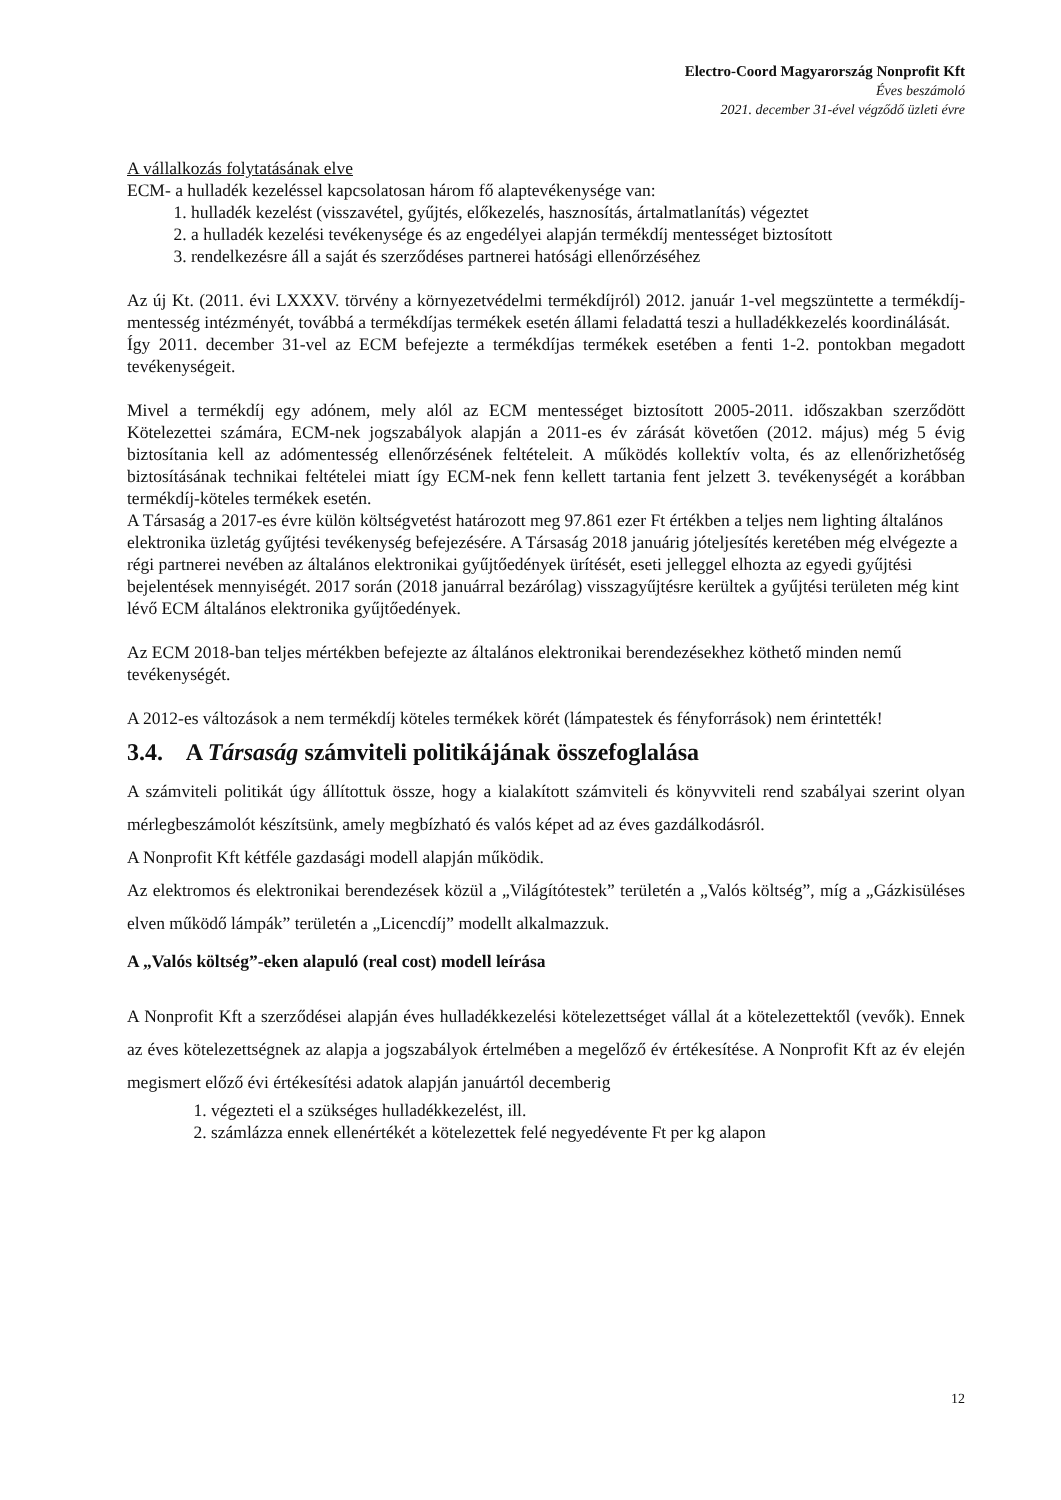Electro-Coord Magyarország Nonprofit Kft
Éves beszámoló
2021. december 31-ével végződő üzleti évre
A vállalkozás folytatásának elve
ECM- a hulladék kezeléssel kapcsolatosan három fő alaptevékenysége van:
1. hulladék kezelést (visszavétel, gyűjtés, előkezelés, hasznosítás, ártalmatlanítás) végeztet
2. a hulladék kezelési tevékenysége és az engedélyei alapján termékdíj mentességet biztosított
3. rendelkezésre áll a saját és szerződéses partnerei hatósági ellenőrzéséhez
Az új Kt. (2011. évi LXXXV. törvény a környezetvédelmi termékdíjról) 2012. január 1-vel megszüntette a termékdíj-mentesség intézményét, továbbá a termékdíjas termékek esetén állami feladattá teszi a hulladékkezelés koordinálását.
Így 2011. december 31-vel az ECM befejezte a termékdíjas termékek esetében a fenti 1-2. pontokban megadott tevékenységeit.
Mivel a termékdíj egy adónem, mely alól az ECM mentességet biztosított 2005-2011. időszakban szerződött Kötelezettei számára, ECM-nek jogszabályok alapján a 2011-es év zárását követően (2012. május) még 5 évig biztosítania kell az adómentesség ellenőrzésének feltételeit. A működés kollektív volta, és az ellenőrizhetőség biztosításának technikai feltételei miatt így ECM-nek fenn kellett tartania fent jelzett 3. tevékenységét a korábban termékdíj-köteles termékek esetén.
A Társaság a 2017-es évre külön költségvetést határozott meg 97.861 ezer Ft értékben a teljes nem lighting általános elektronika üzletág gyűjtési tevékenység befejezésére. A Társaság 2018 januárig jóteljesítés keretében még elvégezte a régi partnerei nevében az általános elektronikai gyűjtőedények ürítését, eseti jelleggel elhozta az egyedi gyűjtési bejelentések mennyiségét. 2017 során (2018 januárral bezárólag) visszagyűjtésre kerültek a gyűjtési területen még kint lévő ECM általános elektronika gyűjtőedények.
Az ECM 2018-ban teljes mértékben befejezte az általános elektronikai berendezésekhez köthető minden nemű tevékenységét.
A 2012-es változások a nem termékdíj köteles termékek körét (lámpatestek és fényforrások) nem érintették!
3.4. A Társaság számviteli politikájának összefoglalása
A számviteli politikát úgy állítottuk össze, hogy a kialakított számviteli és könyvviteli rend szabályai szerint olyan mérlegbeszámolót készítsünk, amely megbízható és valós képet ad az éves gazdálkodásról.
A Nonprofit Kft kétféle gazdasági modell alapján működik.
Az elektromos és elektronikai berendezések közül a „Világítótestek” területén a „Valós költség”, míg a „Gázkisüléses elven működő lámpák” területén a „Licencdíj” modellt alkalmazzuk.
A „Valós költség”-eken alapuló (real cost) modell leírása
A Nonprofit Kft a szerződései alapján éves hulladékkezelési kötelezettséget vállal át a kötelezettektől (vevők). Ennek az éves kötelezettségnek az alapja a jogszabályok értelmében a megelőző év értékesítése. A Nonprofit Kft az év elején megismert előző évi értékesítési adatok alapján januártól decemberig
1. végezteti el a szükséges hulladékkezelést, ill.
2. számlázza ennek ellenértékét a kötelezettek felé negyedévente Ft per kg alapon
12